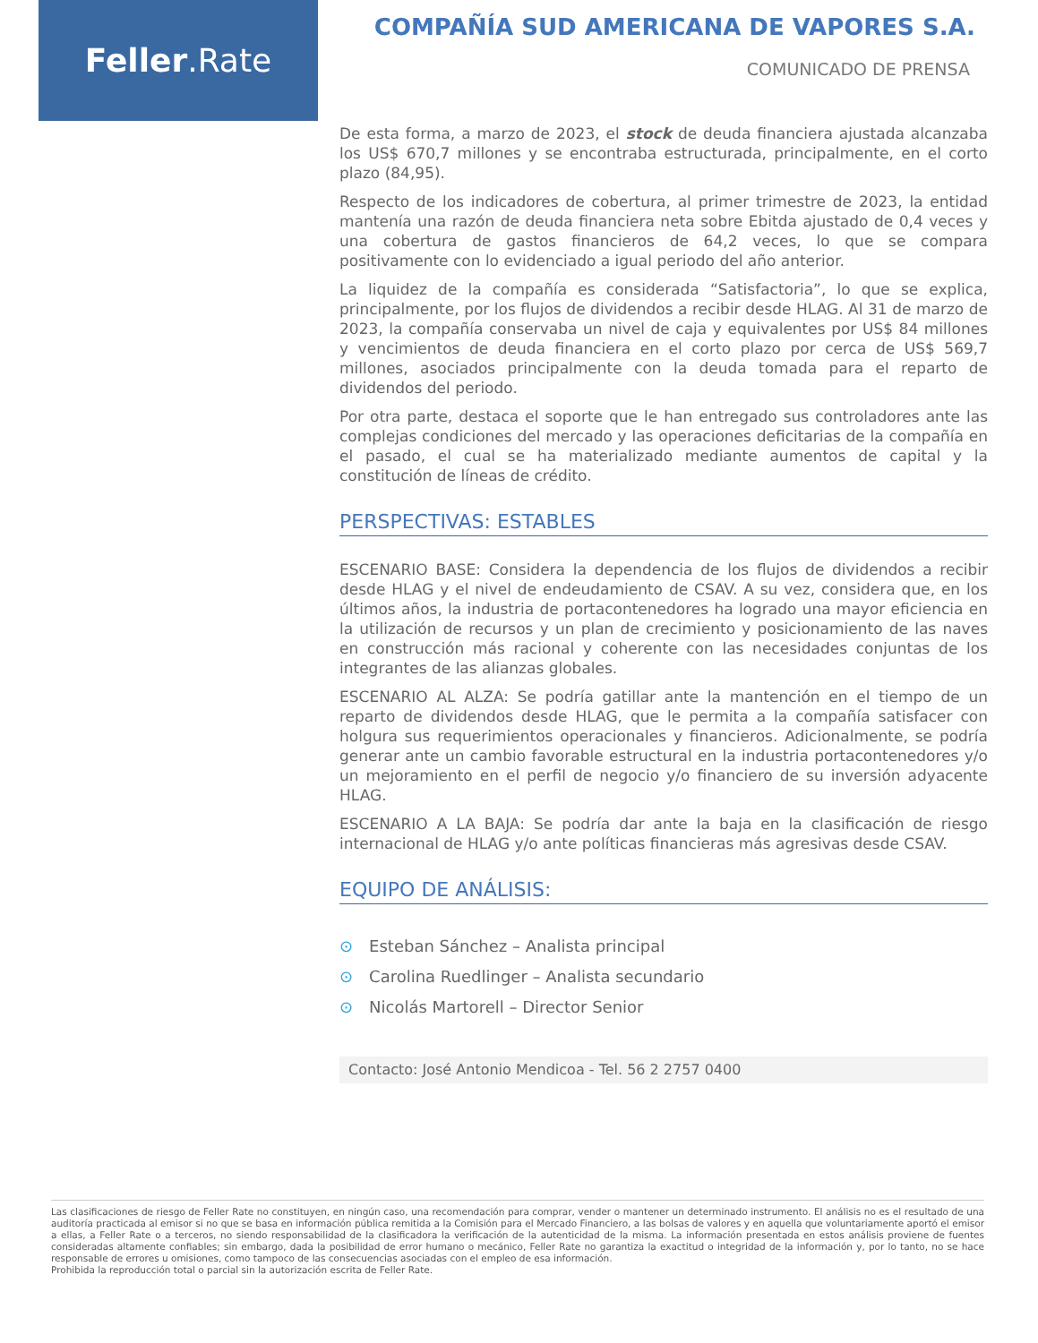Feller.Rate
COMPAÑÍA SUD AMERICANA DE VAPORES S.A.
COMUNICADO DE PRENSA
De esta forma, a marzo de 2023, el stock de deuda financiera ajustada alcanzaba los US$ 670,7 millones y se encontraba estructurada, principalmente, en el corto plazo (84,95).
Respecto de los indicadores de cobertura, al primer trimestre de 2023, la entidad mantenía una razón de deuda financiera neta sobre Ebitda ajustado de 0,4 veces y una cobertura de gastos financieros de 64,2 veces, lo que se compara positivamente con lo evidenciado a igual periodo del año anterior.
La liquidez de la compañía es considerada “Satisfactoria”, lo que se explica, principalmente, por los flujos de dividendos a recibir desde HLAG. Al 31 de marzo de 2023, la compañía conservaba un nivel de caja y equivalentes por US$ 84 millones y vencimientos de deuda financiera en el corto plazo por cerca de US$ 569,7 millones, asociados principalmente con la deuda tomada para el reparto de dividendos del periodo.
Por otra parte, destaca el soporte que le han entregado sus controladores ante las complejas condiciones del mercado y las operaciones deficitarias de la compañía en el pasado, el cual se ha materializado mediante aumentos de capital y la constitución de líneas de crédito.
PERSPECTIVAS: ESTABLES
ESCENARIO BASE: Considera la dependencia de los flujos de dividendos a recibir desde HLAG y el nivel de endeudamiento de CSAV. A su vez, considera que, en los últimos años, la industria de portacontenedores ha logrado una mayor eficiencia en la utilización de recursos y un plan de crecimiento y posicionamiento de las naves en construcción más racional y coherente con las necesidades conjuntas de los integrantes de las alianzas globales.
ESCENARIO AL ALZA: Se podría gatillar ante la mantención en el tiempo de un reparto de dividendos desde HLAG, que le permita a la compañía satisfacer con holgura sus requerimientos operacionales y financieros. Adicionalmente, se podría generar ante un cambio favorable estructural en la industria portacontenedores y/o un mejoramiento en el perfil de negocio y/o financiero de su inversión adyacente HLAG.
ESCENARIO A LA BAJA: Se podría dar ante la baja en la clasificación de riesgo internacional de HLAG y/o ante políticas financieras más agresivas desde CSAV.
EQUIPO DE ANÁLISIS:
⊙ Esteban Sánchez – Analista principal
⊙ Carolina Ruedlinger – Analista secundario
⊙ Nicolás Martorell – Director Senior
Contacto: José Antonio Mendicoa - Tel. 56 2 2757 0400
Las clasificaciones de riesgo de Feller Rate no constituyen, en ningún caso, una recomendación para comprar, vender o mantener un determinado instrumento. El análisis no es el resultado de una auditoría practicada al emisor si no que se basa en información pública remitida a la Comisión para el Mercado Financiero, a las bolsas de valores y en aquella que voluntariamente aportó el emisor a ellas, a Feller Rate o a terceros, no siendo responsabilidad de la clasificadora la verificación de la autenticidad de la misma. La información presentada en estos análisis proviene de fuentes consideradas altamente confiables; sin embargo, dada la posibilidad de error humano o mecánico, Feller Rate no garantiza la exactitud o integridad de la información y, por lo tanto, no se hace responsable de errores u omisiones, como tampoco de las consecuencias asociadas con el empleo de esa información.
Prohibida la reproducción total o parcial sin la autorización escrita de Feller Rate.